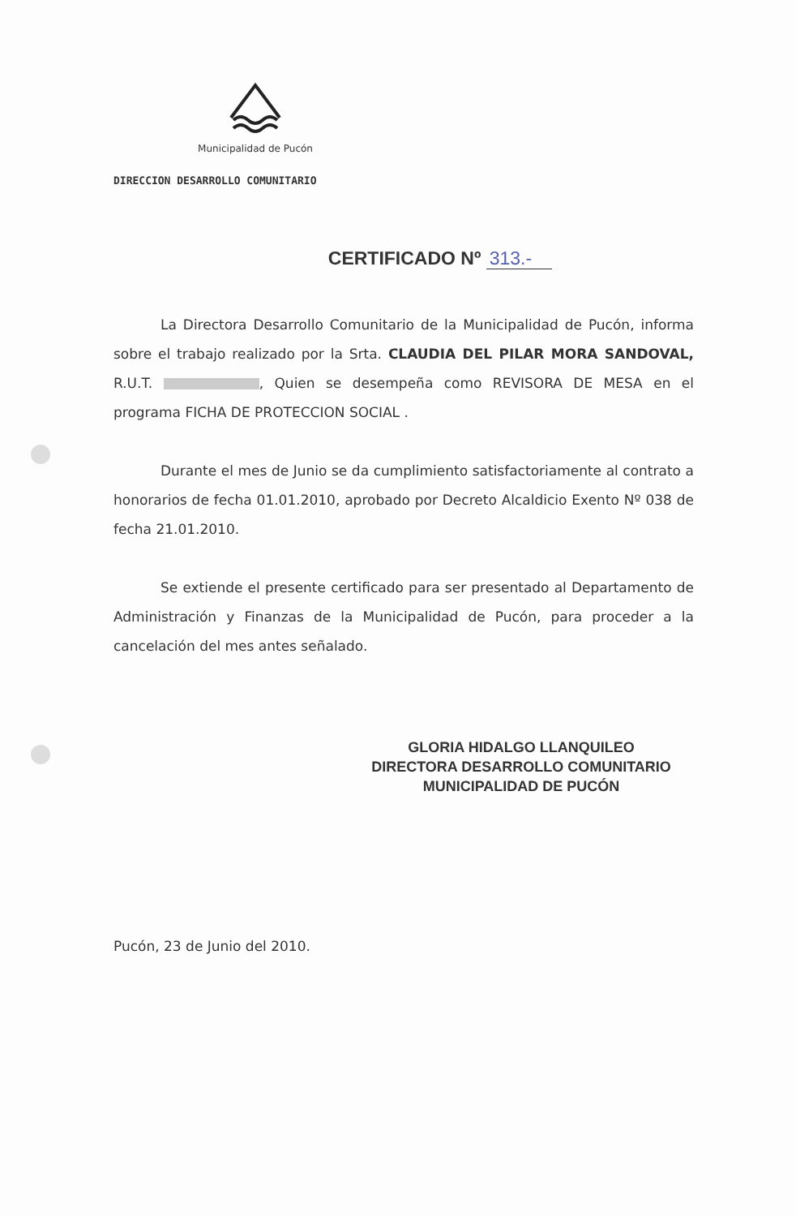Municipalidad de Pucón
DIRECCION DESARROLLO COMUNITARIO
CERTIFICADO Nº 313.-
La Directora Desarrollo Comunitario de la Municipalidad de Pucón, informa sobre el trabajo realizado por la Srta. CLAUDIA DEL PILAR MORA SANDOVAL, R.U.T. , Quien se desempeña como REVISORA DE MESA en el programa FICHA DE PROTECCION SOCIAL .
Durante el mes de Junio se da cumplimiento satisfactoriamente al contrato a honorarios de fecha 01.01.2010, aprobado por Decreto Alcaldicio Exento Nº 038 de fecha 21.01.2010.
Se extiende el presente certificado para ser presentado al Departamento de Administración y Finanzas de la Municipalidad de Pucón, para proceder a la cancelación del mes antes señalado.
GLORIA HIDALGO LLANQUILEO
DIRECTORA DESARROLLO COMUNITARIO
MUNICIPALIDAD DE PUCÓN
Pucón, 23 de Junio del 2010.